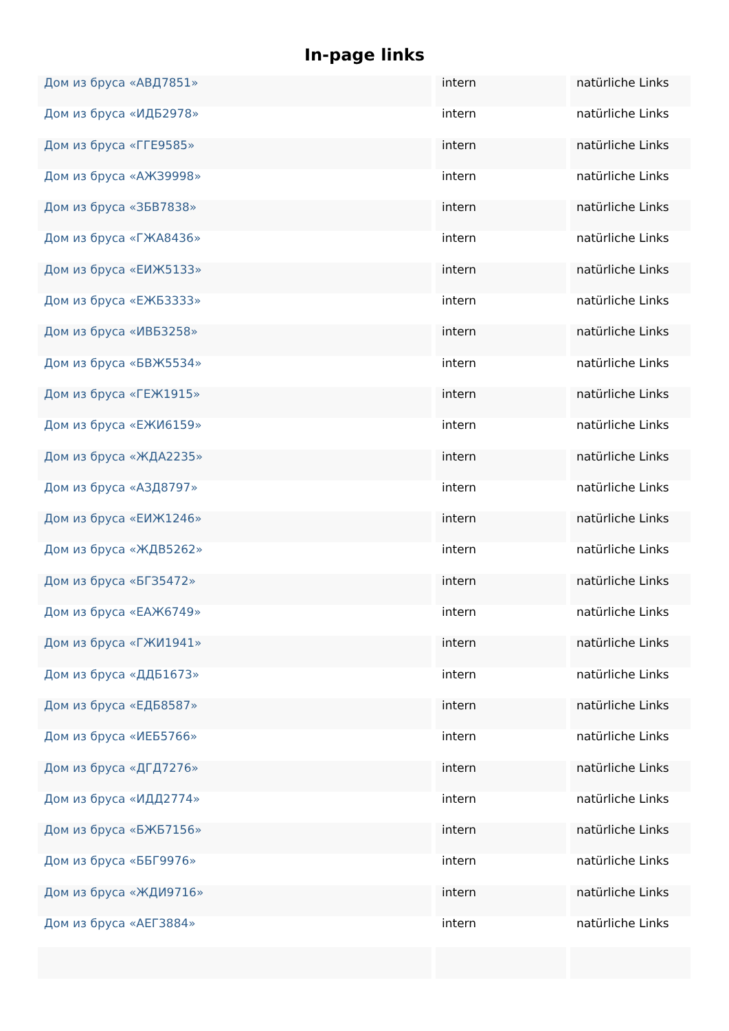In-page links
| Дом из бруса «АВД7851» | intern | natürliche Links |
| Дом из бруса «ИДБ2978» | intern | natürliche Links |
| Дом из бруса «ГГЕ9585» | intern | natürliche Links |
| Дом из бруса «АЖЗ9998» | intern | natürliche Links |
| Дом из бруса «ЗБВ7838» | intern | natürliche Links |
| Дом из бруса «ГЖА8436» | intern | natürliche Links |
| Дом из бруса «ЕИЖ5133» | intern | natürliche Links |
| Дом из бруса «ЕЖБ3333» | intern | natürliche Links |
| Дом из бруса «ИВБ3258» | intern | natürliche Links |
| Дом из бруса «БВЖ5534» | intern | natürliche Links |
| Дом из бруса «ГЕЖ1915» | intern | natürliche Links |
| Дом из бруса «ЕЖИ6159» | intern | natürliche Links |
| Дом из бруса «ЖДА2235» | intern | natürliche Links |
| Дом из бруса «АЗД8797» | intern | natürliche Links |
| Дом из бруса «ЕИЖ1246» | intern | natürliche Links |
| Дом из бруса «ЖДВ5262» | intern | natürliche Links |
| Дом из бруса «БГЗ5472» | intern | natürliche Links |
| Дом из бруса «ЕАЖ6749» | intern | natürliche Links |
| Дом из бруса «ГЖИ1941» | intern | natürliche Links |
| Дом из бруса «ДДБ1673» | intern | natürliche Links |
| Дом из бруса «ЕДБ8587» | intern | natürliche Links |
| Дом из бруса «ИЕБ5766» | intern | natürliche Links |
| Дом из бруса «ДГД7276» | intern | natürliche Links |
| Дом из бруса «ИДД2774» | intern | natürliche Links |
| Дом из бруса «БЖБ7156» | intern | natürliche Links |
| Дом из бруса «ББГ9976» | intern | natürliche Links |
| Дом из бруса «ЖДИ9716» | intern | natürliche Links |
| Дом из бруса «АЕГ3884» | intern | natürliche Links |